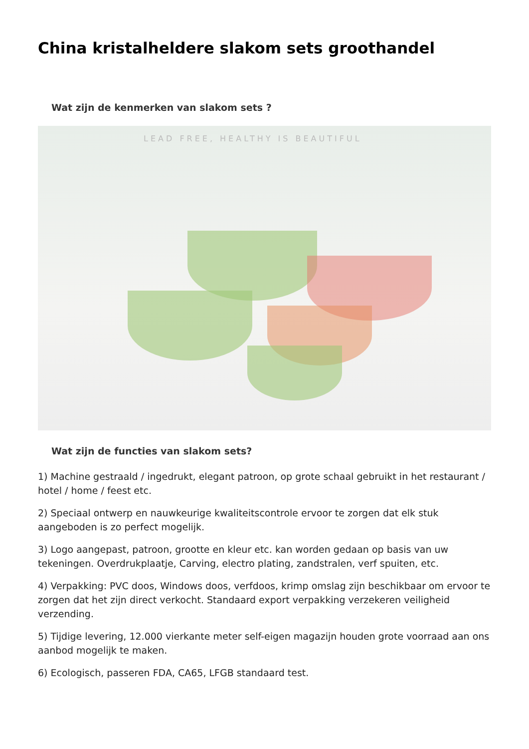China kristalheldere slakom sets groothandel
Wat zijn de kenmerken van slakom sets ?
LEAD FREE, HEALTHY IS BEAUTIFUL
Wat zijn de functies van slakom sets?
1) Machine gestraald / ingedrukt, elegant patroon, op grote schaal gebruikt in het restaurant / hotel / home / feest etc.
2) Speciaal ontwerp en nauwkeurige kwaliteitscontrole ervoor te zorgen dat elk stuk aangeboden is zo perfect mogelijk.
3) Logo aangepast, patroon, grootte en kleur etc. kan worden gedaan op basis van uw tekeningen. Overdrukplaatje, Carving, electro plating, zandstralen, verf spuiten, etc.
4) Verpakking: PVC doos, Windows doos, verfdoos, krimp omslag zijn beschikbaar om ervoor te zorgen dat het zijn direct verkocht. Standaard export verpakking verzekeren veiligheid verzending.
5) Tijdige levering, 12.000 vierkante meter self-eigen magazijn houden grote voorraad aan ons aanbod mogelijk te maken.
6) Ecologisch, passeren FDA, CA65, LFGB standaard test.